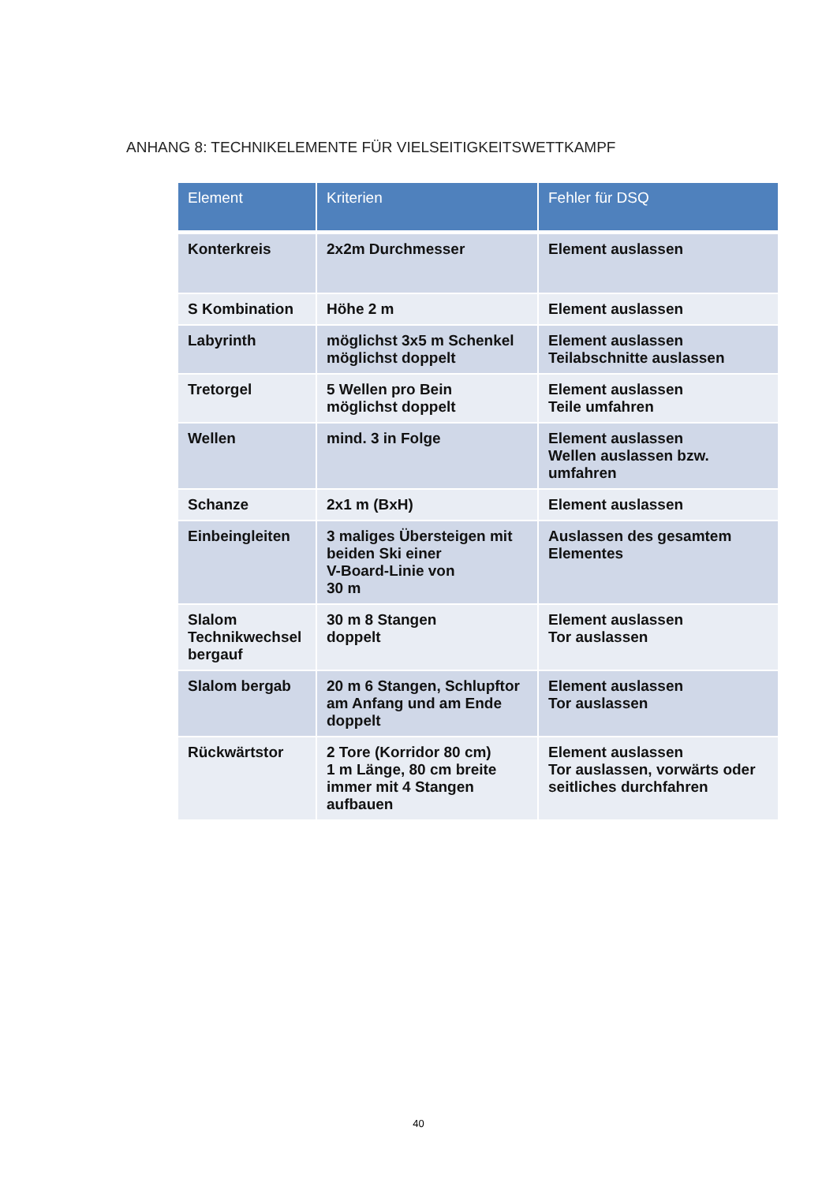ANHANG 8: TECHNIKELEMENTE FÜR VIELSEITIGKEITSWETTKAMPF
| Element | Kriterien | Fehler für DSQ |
| --- | --- | --- |
| Konterkreis | 2x2m Durchmesser | Element auslassen |
| S Kombination | Höhe 2 m | Element auslassen |
| Labyrinth | möglichst 3x5 m Schenkel möglichst doppelt | Element auslassen Teilabschnitte auslassen |
| Tretorgel | 5 Wellen pro Bein möglichst doppelt | Element auslassen Teile umfahren |
| Wellen | mind. 3 in Folge | Element auslassen Wellen auslassen bzw. umfahren |
| Schanze | 2x1 m (BxH) | Element auslassen |
| Einbeingleiten | 3 maliges Übersteigen mit beiden Ski einer V-Board-Linie von 30 m | Auslassen des gesamtem Elementes |
| Slalom Technikwechsel bergauf | 30 m 8 Stangen doppelt | Element auslassen Tor auslassen |
| Slalom bergab | 20 m 6 Stangen, Schlupftor am Anfang und am Ende doppelt | Element auslassen Tor auslassen |
| Rückwärtstor | 2 Tore (Korridor 80 cm) 1 m Länge, 80 cm breite immer mit 4 Stangen aufbauen | Element auslassen Tor auslassen, vorwärts oder seitliches durchfahren |
40